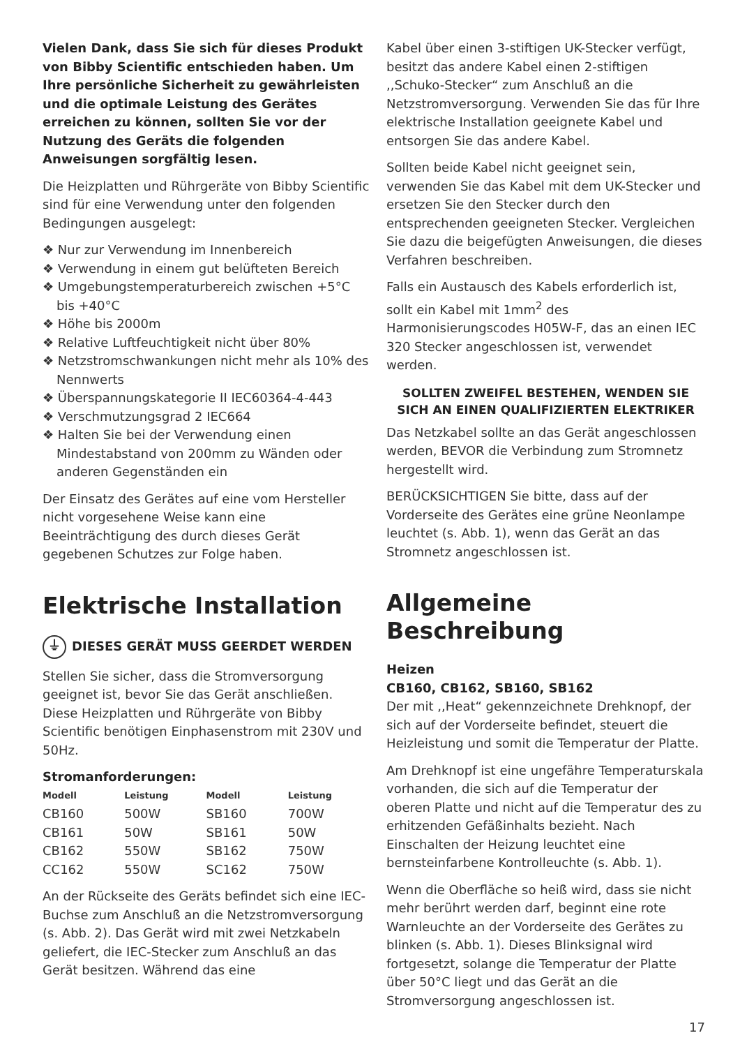Vielen Dank, dass Sie sich für dieses Produkt von Bibby Scientific entschieden haben. Um Ihre persönliche Sicherheit zu gewährleisten und die optimale Leistung des Gerätes erreichen zu können, sollten Sie vor der Nutzung des Geräts die folgenden Anweisungen sorgfältig lesen.
Die Heizplatten und Rührgeräte von Bibby Scientific sind für eine Verwendung unter den folgenden Bedingungen ausgelegt:
❖ Nur zur Verwendung im Innenbereich
❖ Verwendung in einem gut belüfteten Bereich
❖ Umgebungstemperaturbereich zwischen +5°C bis +40°C
❖ Höhe bis 2000m
❖ Relative Luftfeuchtigkeit nicht über 80%
❖ Netzstromschwankungen nicht mehr als 10% des Nennwerts
❖ Überspannungskategorie II IEC60364-4-443
❖ Verschmutzungsgrad 2 IEC664
❖ Halten Sie bei der Verwendung einen Mindestabstand von 200mm zu Wänden oder anderen Gegenständen ein
Der Einsatz des Gerätes auf eine vom Hersteller nicht vorgesehene Weise kann eine Beeinträchtigung des durch dieses Gerät gegebenen Schutzes zur Folge haben.
Elektrische Installation
⏚ DIESES GERÄT MUSS GEERDET WERDEN
Stellen Sie sicher, dass die Stromversorgung geeignet ist, bevor Sie das Gerät anschließen. Diese Heizplatten und Rührgeräte von Bibby Scientific benötigen Einphasenstrom mit 230V und 50Hz.
Stromanforderungen:
| Modell | Leistung | Modell | Leistung |
| --- | --- | --- | --- |
| CB160 | 500W | SB160 | 700W |
| CB161 | 50W | SB161 | 50W |
| CB162 | 550W | SB162 | 750W |
| CC162 | 550W | SC162 | 750W |
An der Rückseite des Geräts befindet sich eine IEC-Buchse zum Anschluß an die Netzstromversorgung (s. Abb. 2). Das Gerät wird mit zwei Netzkabeln geliefert, die IEC-Stecker zum Anschluß an das Gerät besitzen. Während das eine
Kabel über einen 3-stiftigen UK-Stecker verfügt, besitzt das andere Kabel einen 2-stiftigen ,,Schuko-Stecker“ zum Anschluß an die Netzstromversorgung. Verwenden Sie das für Ihre elektrische Installation geeignete Kabel und entsorgen Sie das andere Kabel.
Sollten beide Kabel nicht geeignet sein, verwenden Sie das Kabel mit dem UK-Stecker und ersetzen Sie den Stecker durch den entsprechenden geeigneten Stecker. Vergleichen Sie dazu die beigefügten Anweisungen, die dieses Verfahren beschreiben.
Falls ein Austausch des Kabels erforderlich ist, sollt ein Kabel mit 1mm<sup>2</sup> des Harmonisierungscodes H05W-F, das an einen IEC 320 Stecker angeschlossen ist, verwendet werden.
SOLLTEN ZWEIFEL BESTEHEN, WENDEN SIE SICH AN EINEN QUALIFIZIERTEN ELEKTRIKER
Das Netzkabel sollte an das Gerät angeschlossen werden, BEVOR die Verbindung zum Stromnetz hergestellt wird.
BERÜCKSICHTIGEN Sie bitte, dass auf der Vorderseite des Gerätes eine grüne Neonlampe leuchtet (s. Abb. 1), wenn das Gerät an das Stromnetz angeschlossen ist.
Allgemeine Beschreibung
Heizen
CB160, CB162, SB160, SB162
Der mit ,,Heat“ gekennzeichnete Drehknopf, der sich auf der Vorderseite befindet, steuert die Heizleistung und somit die Temperatur der Platte.
Am Drehknopf ist eine ungefähre Temperaturskala vorhanden, die sich auf die Temperatur der oberen Platte und nicht auf die Temperatur des zu erhitzenden Gefäßinhalts bezieht. Nach Einschalten der Heizung leuchtet eine bernsteinfarbene Kontrolleuchte (s. Abb. 1).
Wenn die Oberfläche so heiß wird, dass sie nicht mehr berührt werden darf, beginnt eine rote Warnleuchte an der Vorderseite des Gerätes zu blinken (s. Abb. 1). Dieses Blinksignal wird fortgesetzt, solange die Temperatur der Platte über 50°C liegt und das Gerät an die Stromversorgung angeschlossen ist.
17